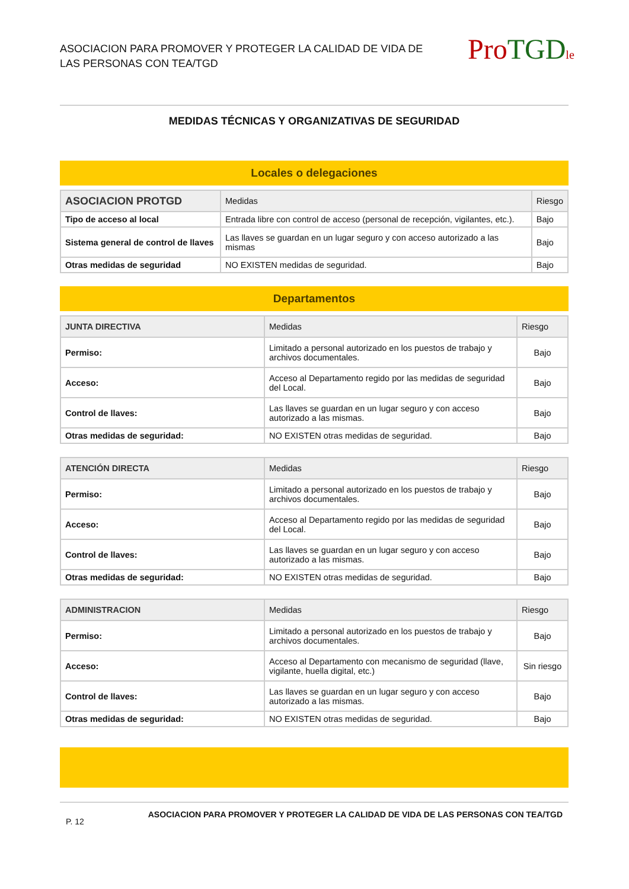ASOCIACION PARA PROMOVER Y PROTEGER LA CALIDAD DE VIDA DE
LAS PERSONAS CON TEA/TGD
Pro TGD le
MEDIDAS TÉCNICAS Y ORGANIZATIVAS DE SEGURIDAD
Locales o delegaciones
| ASOCIACION PROTGD | Medidas | Riesgo |
| --- | --- | --- |
| Tipo de acceso al local | Entrada libre con control de acceso (personal de recepción, vigilantes, etc.). | Bajo |
| Sistema general de control de llaves | Las llaves se guardan en un lugar seguro y con acceso autorizado a las mismas | Bajo |
| Otras medidas de seguridad | NO EXISTEN medidas de seguridad. | Bajo |
Departamentos
| JUNTA DIRECTIVA | Medidas | Riesgo |
| --- | --- | --- |
| Permiso: | Limitado a personal autorizado en los puestos de trabajo y archivos documentales. | Bajo |
| Acceso: | Acceso al Departamento regido por las medidas de seguridad del Local. | Bajo |
| Control de llaves: | Las llaves se guardan en un lugar seguro y con acceso autorizado a las mismas. | Bajo |
| Otras medidas de seguridad: | NO EXISTEN otras medidas de seguridad. | Bajo |
| ATENCIÓN DIRECTA | Medidas | Riesgo |
| --- | --- | --- |
| Permiso: | Limitado a personal autorizado en los puestos de trabajo y archivos documentales. | Bajo |
| Acceso: | Acceso al Departamento regido por las medidas de seguridad del Local. | Bajo |
| Control de llaves: | Las llaves se guardan en un lugar seguro y con acceso autorizado a las mismas. | Bajo |
| Otras medidas de seguridad: | NO EXISTEN otras medidas de seguridad. | Bajo |
| ADMINISTRACION | Medidas | Riesgo |
| --- | --- | --- |
| Permiso: | Limitado a personal autorizado en los puestos de trabajo y archivos documentales. | Bajo |
| Acceso: | Acceso al Departamento con mecanismo de seguridad (llave, vigilante, huella digital, etc.) | Sin riesgo |
| Control de llaves: | Las llaves se guardan en un lugar seguro y con acceso autorizado a las mismas. | Bajo |
| Otras medidas de seguridad: | NO EXISTEN otras medidas de seguridad. | Bajo |
P. 12 ASOCIACION PARA PROMOVER Y PROTEGER LA CALIDAD DE VIDA DE LAS PERSONAS CON TEA/TGD